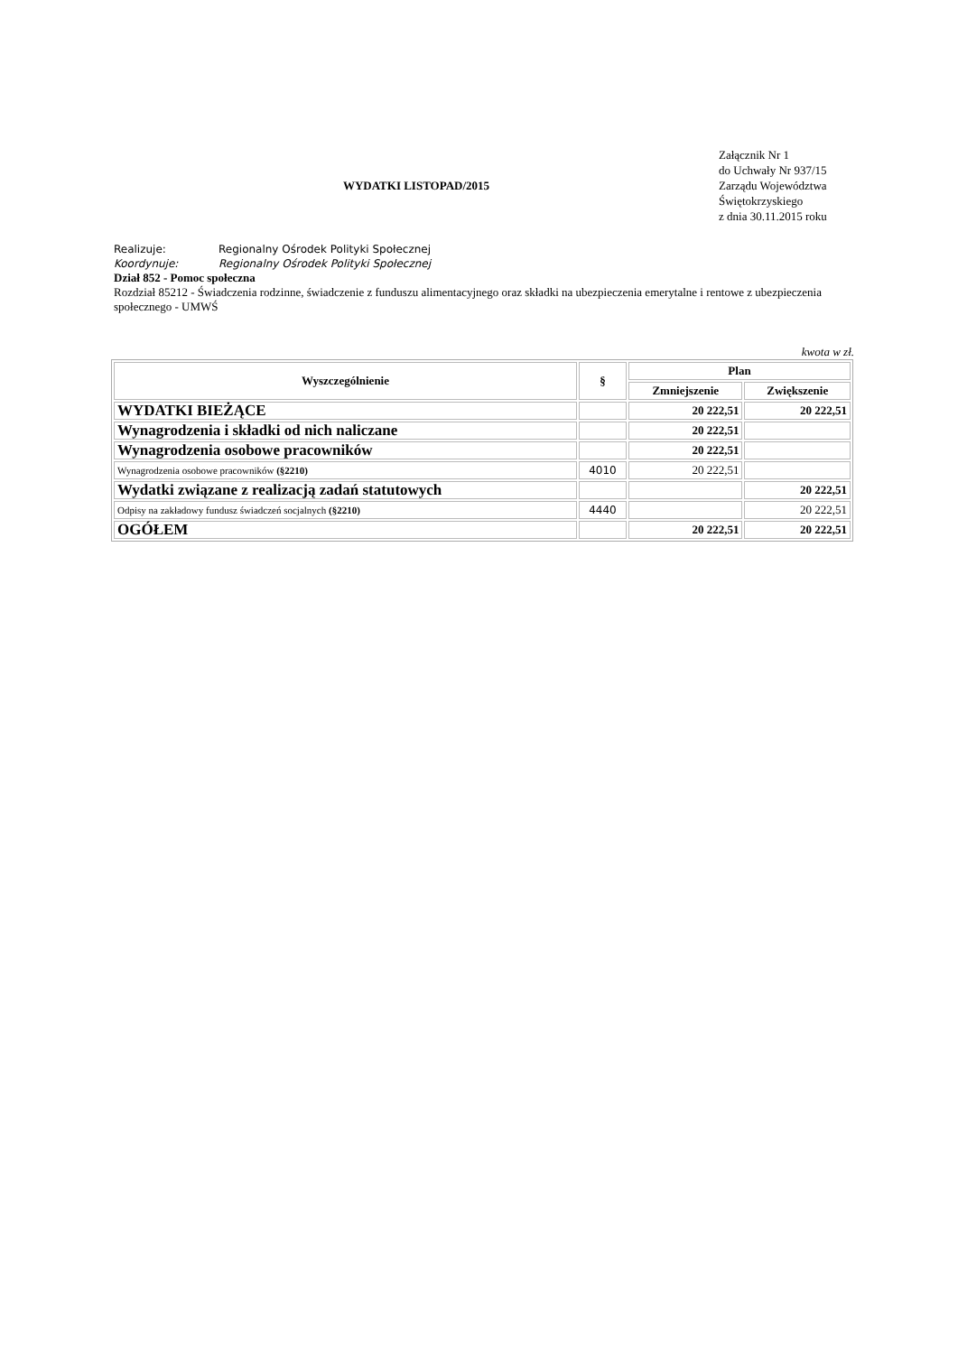WYDATKI LISTOPAD/2015
Załącznik Nr 1
do Uchwały Nr 937/15
Zarządu Województwa
Świętokrzyskiego
z dnia 30.11.2015 roku
Realizuje: Regionalny Ośrodek Polityki Społecznej
Koordynuje: Regionalny Ośrodek Polityki Społecznej
Dział 852 - Pomoc społeczna
Rozdział 85212 - Świadczenia rodzinne, świadczenie z funduszu alimentacyjnego oraz składki na ubezpieczenia emerytalne i rentowe z ubezpieczenia społecznego - UMWŚ
kwota w zł.
| Wyszczególnienie | § | Plan | |
| --- | --- | --- | --- |
| | | Zmniejszenie | Zwiększenie |
| WYDATKI BIEŻĄCE | | 20 222,51 | 20 222,51 |
| Wynagrodzenia i składki od nich naliczane | | 20 222,51 | |
| Wynagrodzenia osobowe pracowników | | 20 222,51 | |
| Wynagrodzenia osobowe pracowników (§2210) | 4010 | 20 222,51 | |
| Wydatki związane z realizacją zadań statutowych | | | 20 222,51 |
| Odpisy na zakładowy fundusz świadczeń socjalnych (§2210) | 4440 | | 20 222,51 |
| OGÓŁEM | | 20 222,51 | 20 222,51 |